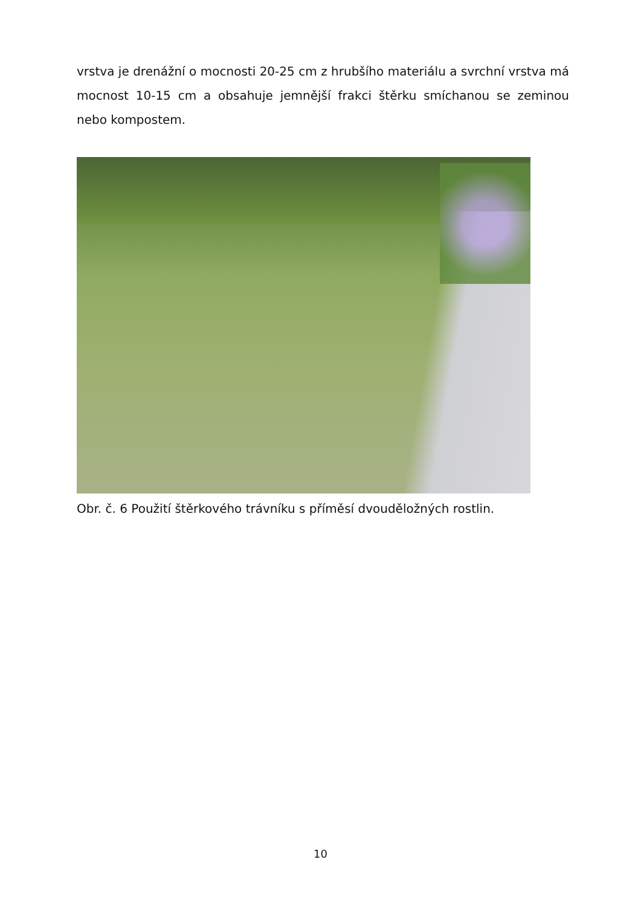vrstva je drenážní o mocnosti 20-25 cm z hrubšího materiálu a svrchní vrstva má mocnost 10-15 cm a obsahuje jemnější frakci štěrku smíchanou se zeminou nebo kompostem.
Obr. č. 6 Použití štěrkového trávníku s příměsí dvouděložných rostlin.
10